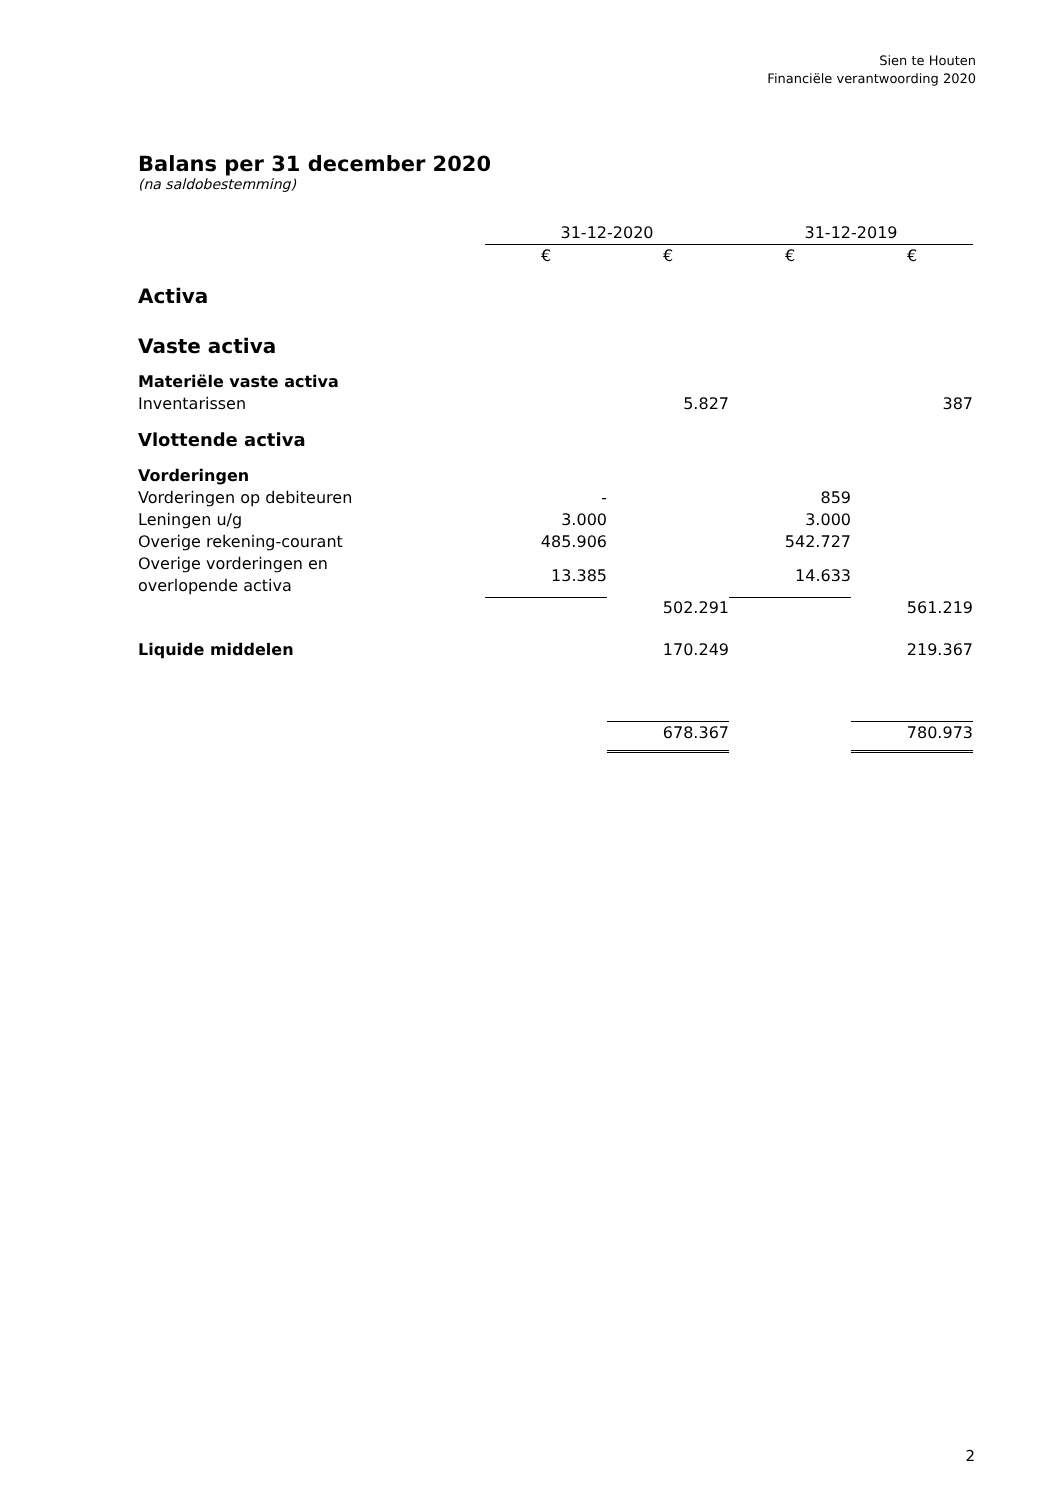Sien te Houten
Financiële verantwoording 2020
Balans per 31 december 2020
(na saldobestemming)
| | 31-12-2020 | | 31-12-2019 | |
| | € | € | € | € |
| Activa | | | | |
| Vaste activa | | | | |
| Materiële vaste activa | | | | |
| Inventarissen | | 5.827 | | 387 |
| Vlottende activa | | | | |
| Vorderingen | | | | |
| Vorderingen op debiteuren | - | | 859 | |
| Leningen u/g | 3.000 | | 3.000 | |
| Overige rekening-courant | 485.906 | | 542.727 | |
| Overige vorderingen en overlopende activa | 13.385 | | 14.633 | |
| | | 502.291 | | 561.219 |
| Liquide middelen | | 170.249 | | 219.367 |
| | | 678.367 | | 780.973 |
2